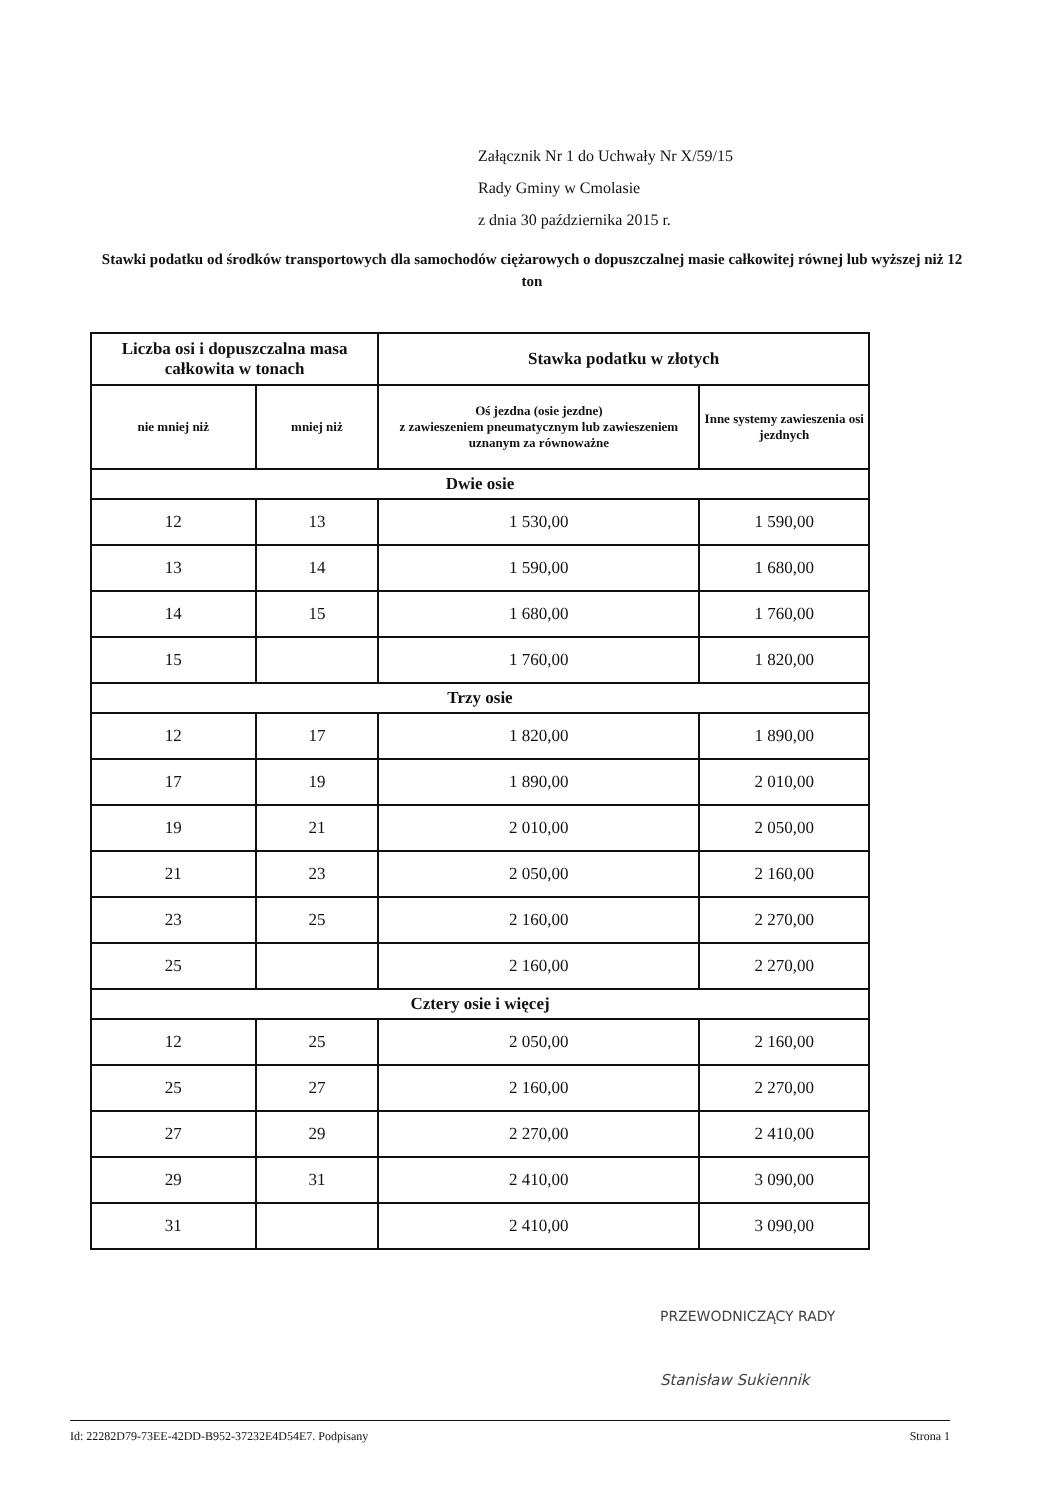Załącznik Nr 1 do Uchwały Nr X/59/15
Rady Gminy w Cmolasie
z dnia 30 października 2015 r.
Stawki podatku od środków transportowych dla samochodów ciężarowych o dopuszczalnej masie całkowitej równej lub wyższej niż 12 ton
| Liczba osi i dopuszczalna masa całkowita w tonach | | Stawka podatku w złotych | |
| --- | --- | --- | --- |
| nie mniej niż | mniej niż | Oś jezdna (osie jezdne) z zawieszeniem pneumatycznym lub zawieszeniem uznanym za równoważne | Inne systemy zawieszenia osi jezdnych |
| Dwie osie | | | |
| 12 | 13 | 1 530,00 | 1 590,00 |
| 13 | 14 | 1 590,00 | 1 680,00 |
| 14 | 15 | 1 680,00 | 1 760,00 |
| 15 | | 1 760,00 | 1 820,00 |
| Trzy osie | | | |
| 12 | 17 | 1 820,00 | 1 890,00 |
| 17 | 19 | 1 890,00 | 2 010,00 |
| 19 | 21 | 2 010,00 | 2 050,00 |
| 21 | 23 | 2 050,00 | 2 160,00 |
| 23 | 25 | 2 160,00 | 2 270,00 |
| 25 | | 2 160,00 | 2 270,00 |
| Cztery osie i więcej | | | |
| 12 | 25 | 2 050,00 | 2 160,00 |
| 25 | 27 | 2 160,00 | 2 270,00 |
| 27 | 29 | 2 270,00 | 2 410,00 |
| 29 | 31 | 2 410,00 | 3 090,00 |
| 31 | | 2 410,00 | 3 090,00 |
PRZEWODNICZĄCY RADY
Stanisław Sukiennik
Id: 22282D79-73EE-42DD-B952-37232E4D54E7. Podpisany Strona 1